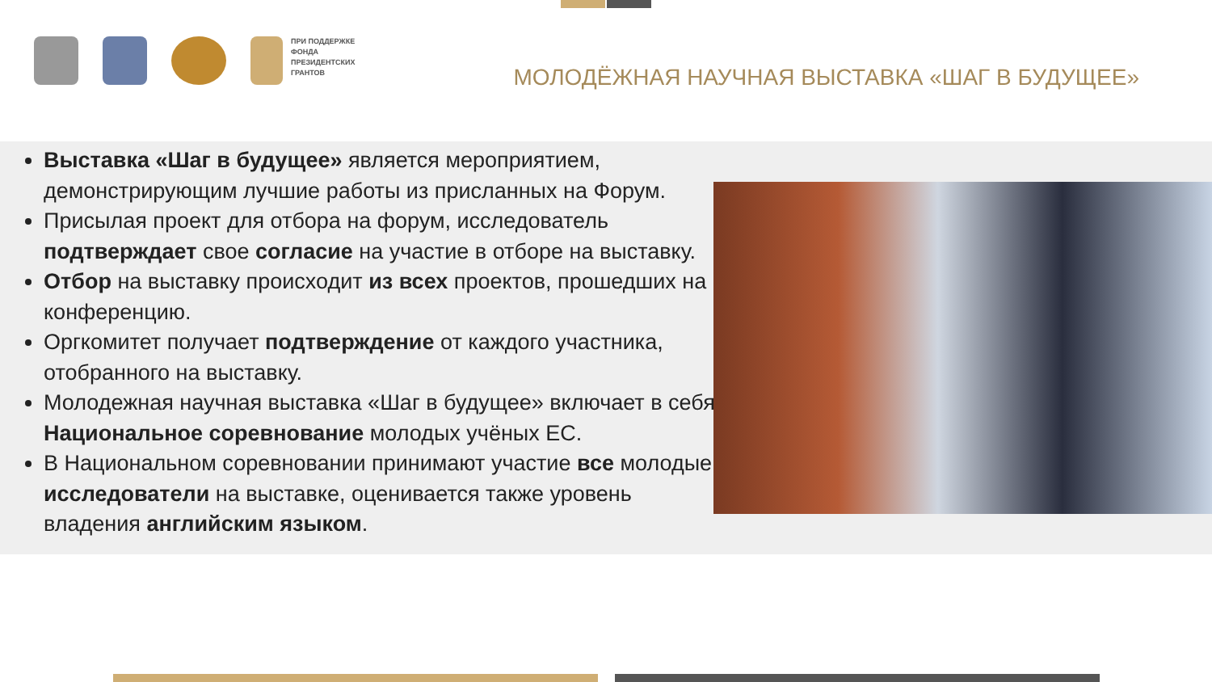ПРИ ПОДДЕРЖКЕ
ФОНДА
ПРЕЗИДЕНТСКИХ
ГРАНТОВ
МОЛОДЁЖНАЯ НАУЧНАЯ ВЫСТАВКА «ШАГ В БУДУЩЕЕ»
Выставка «Шаг в будущее» является мероприятием, демонстрирующим лучшие работы из присланных на Форум.
Присылая проект для отбора на форум, исследователь подтверждает свое согласие на участие в отборе на выставку.
Отбор на выставку происходит из всех проектов, прошедших на конференцию.
Оргкомитет получает подтверждение от каждого участника, отобранного на выставку.
Молодежная научная выставка «Шаг в будущее» включает в себя Национальное соревнование молодых учёных ЕС.
В Национальном соревновании принимают участие все молодые исследователи на выставке, оценивается также уровень владения английским языком.